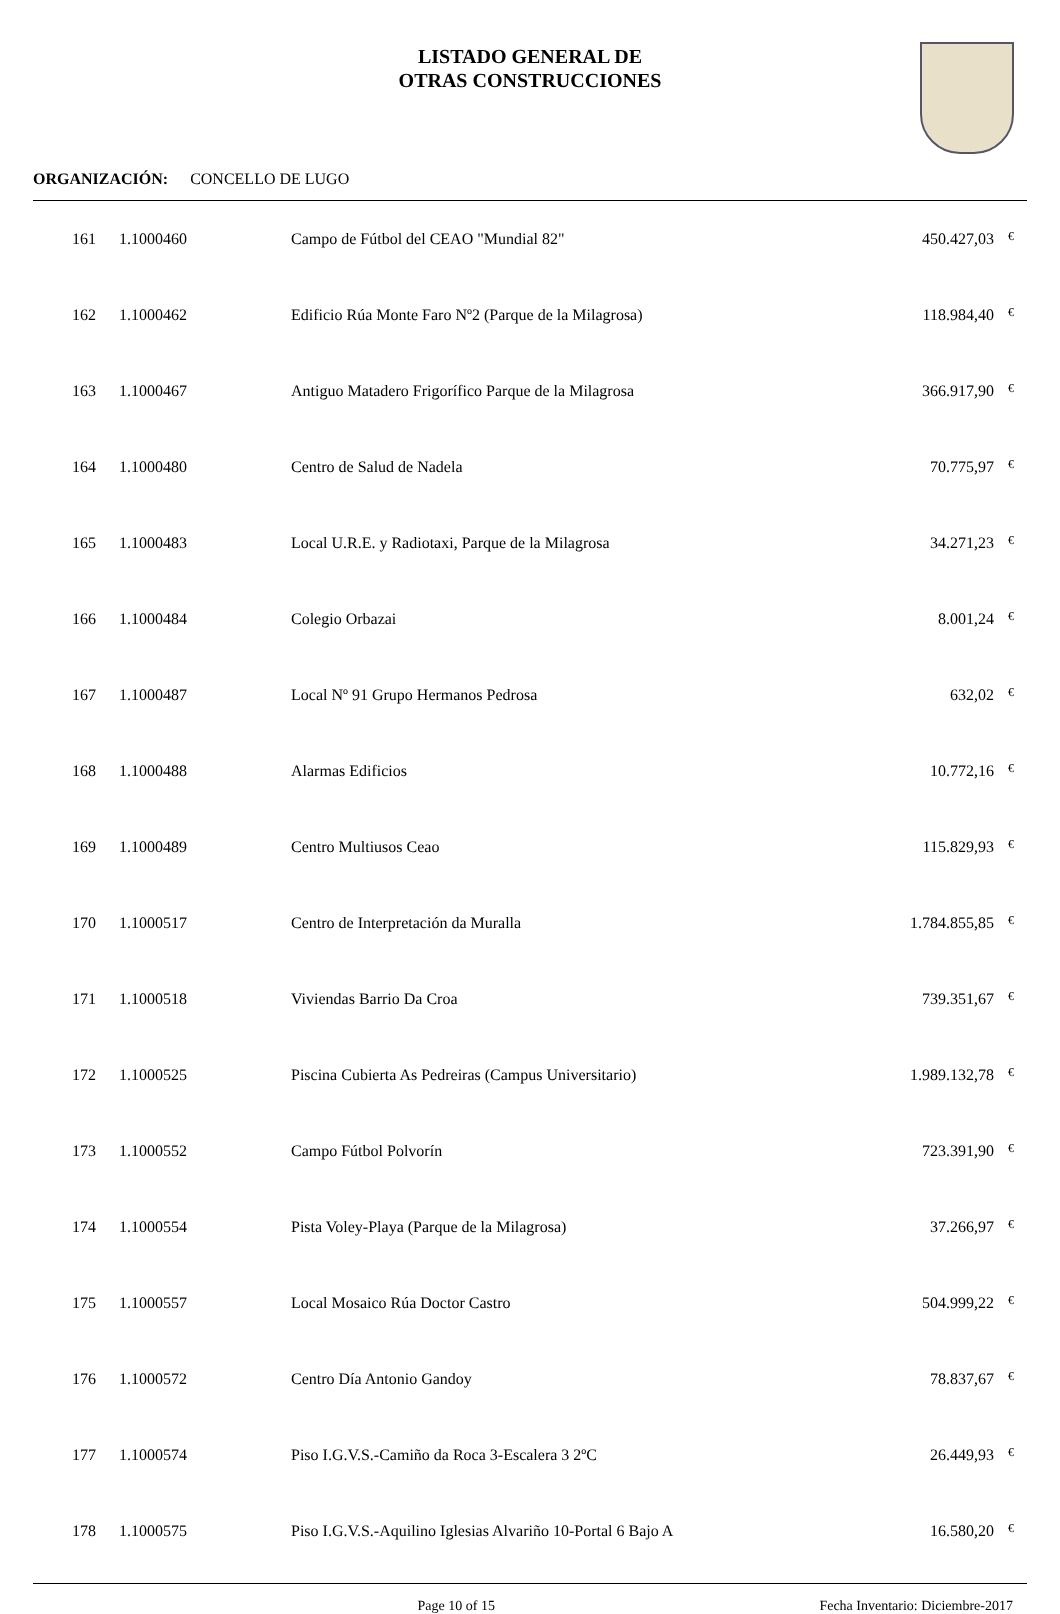LISTADO GENERAL DE
OTRAS CONSTRUCCIONES
ORGANIZACIÓN: CONCELLO DE LUGO
| 161 | 1.1000460 | Campo de Fútbol del CEAO "Mundial 82" | 450.427,03 | € |
| 162 | 1.1000462 | Edificio Rúa Monte Faro Nº2 (Parque de la Milagrosa) | 118.984,40 | € |
| 163 | 1.1000467 | Antiguo Matadero Frigorífico Parque de la Milagrosa | 366.917,90 | € |
| 164 | 1.1000480 | Centro de Salud de Nadela | 70.775,97 | € |
| 165 | 1.1000483 | Local U.R.E. y Radiotaxi, Parque de la Milagrosa | 34.271,23 | € |
| 166 | 1.1000484 | Colegio Orbazai | 8.001,24 | € |
| 167 | 1.1000487 | Local Nº 91 Grupo Hermanos Pedrosa | 632,02 | € |
| 168 | 1.1000488 | Alarmas Edificios | 10.772,16 | € |
| 169 | 1.1000489 | Centro Multiusos Ceao | 115.829,93 | € |
| 170 | 1.1000517 | Centro de Interpretación da Muralla | 1.784.855,85 | € |
| 171 | 1.1000518 | Viviendas Barrio Da Croa | 739.351,67 | € |
| 172 | 1.1000525 | Piscina Cubierta As Pedreiras (Campus Universitario) | 1.989.132,78 | € |
| 173 | 1.1000552 | Campo Fútbol Polvorín | 723.391,90 | € |
| 174 | 1.1000554 | Pista Voley-Playa (Parque de la Milagrosa) | 37.266,97 | € |
| 175 | 1.1000557 | Local Mosaico Rúa Doctor Castro | 504.999,22 | € |
| 176 | 1.1000572 | Centro Día Antonio Gandoy | 78.837,67 | € |
| 177 | 1.1000574 | Piso I.G.V.S.-Camiño da Roca 3-Escalera 3 2ºC | 26.449,93 | € |
| 178 | 1.1000575 | Piso I.G.V.S.-Aquilino Iglesias Alvariño 10-Portal 6 Bajo A | 16.580,20 | € |
Page 10 of 15 Fecha Inventario: Diciembre-2017